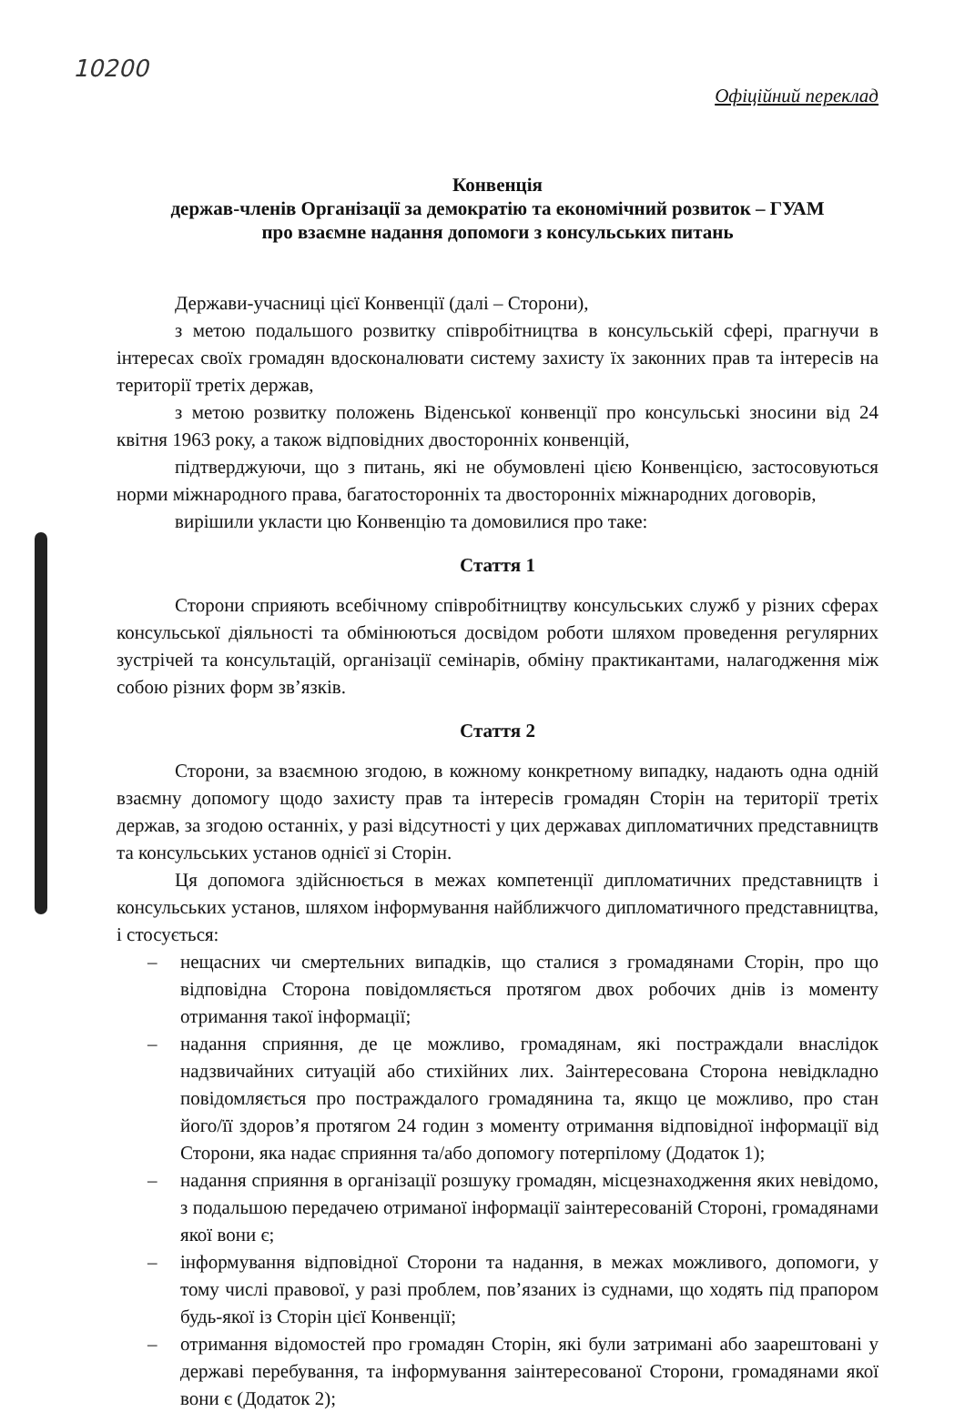10200
Офіційний переклад
Конвенція
держав-членів Організації за демократію та економічний розвиток – ГУАМ
про взаємне надання допомоги з консульських питань
Держави-учасниці цієї Конвенції (далі – Сторони),
з метою подальшого розвитку співробітництва в консульській сфері, прагнучи в інтересах своїх громадян вдосконалювати систему захисту їх законних прав та інтересів на території третіх держав,
з метою розвитку положень Віденської конвенції про консульські зносини від 24 квітня 1963 року, а також відповідних двосторонніх конвенцій,
підтверджуючи, що з питань, які не обумовлені цією Конвенцією, застосовуються норми міжнародного права, багатосторонніх та двосторонніх міжнародних договорів,
вирішили укласти цю Конвенцію та домовилися про таке:
Стаття 1
Сторони сприяють всебічному співробітництву консульських служб у різних сферах консульської діяльності та обмінюються досвідом роботи шляхом проведення регулярних зустрічей та консультацій, організації семінарів, обміну практикантами, налагодження між собою різних форм зв’язків.
Стаття 2
Сторони, за взаємною згодою, в кожному конкретному випадку, надають одна одній взаємну допомогу щодо захисту прав та інтересів громадян Сторін на території третіх держав, за згодою останніх, у разі відсутності у цих державах дипломатичних представництв та консульських установ однієї зі Сторін.
Ця допомога здійснюється в межах компетенції дипломатичних представництв і консульських установ, шляхом інформування найближчого дипломатичного представництва, і стосується:
– нещасних чи смертельних випадків, що сталися з громадянами Сторін, про що відповідна Сторона повідомляється протягом двох робочих днів із моменту отримання такої інформації;
– надання сприяння, де це можливо, громадянам, які постраждали внаслідок надзвичайних ситуацій або стихійних лих. Заінтересована Сторона невідкладно повідомляється про постраждалого громадянина та, якщо це можливо, про стан його/її здоров’я протягом 24 годин з моменту отримання відповідної інформації від Сторони, яка надає сприяння та/або допомогу потерпілому (Додаток 1);
– надання сприяння в організації розшуку громадян, місцезнаходження яких невідомо, з подальшою передачею отриманої інформації заінтересованій Стороні, громадянами якої вони є;
– інформування відповідної Сторони та надання, в межах можливого, допомоги, у тому числі правової, у разі проблем, пов’язаних із суднами, що ходять під прапором будь-якої із Сторін цієї Конвенції;
– отримання відомостей про громадян Сторін, які були затримані або заарештовані у державі перебування, та інформування заінтересованої Сторони, громадянами якої вони є (Додаток 2);